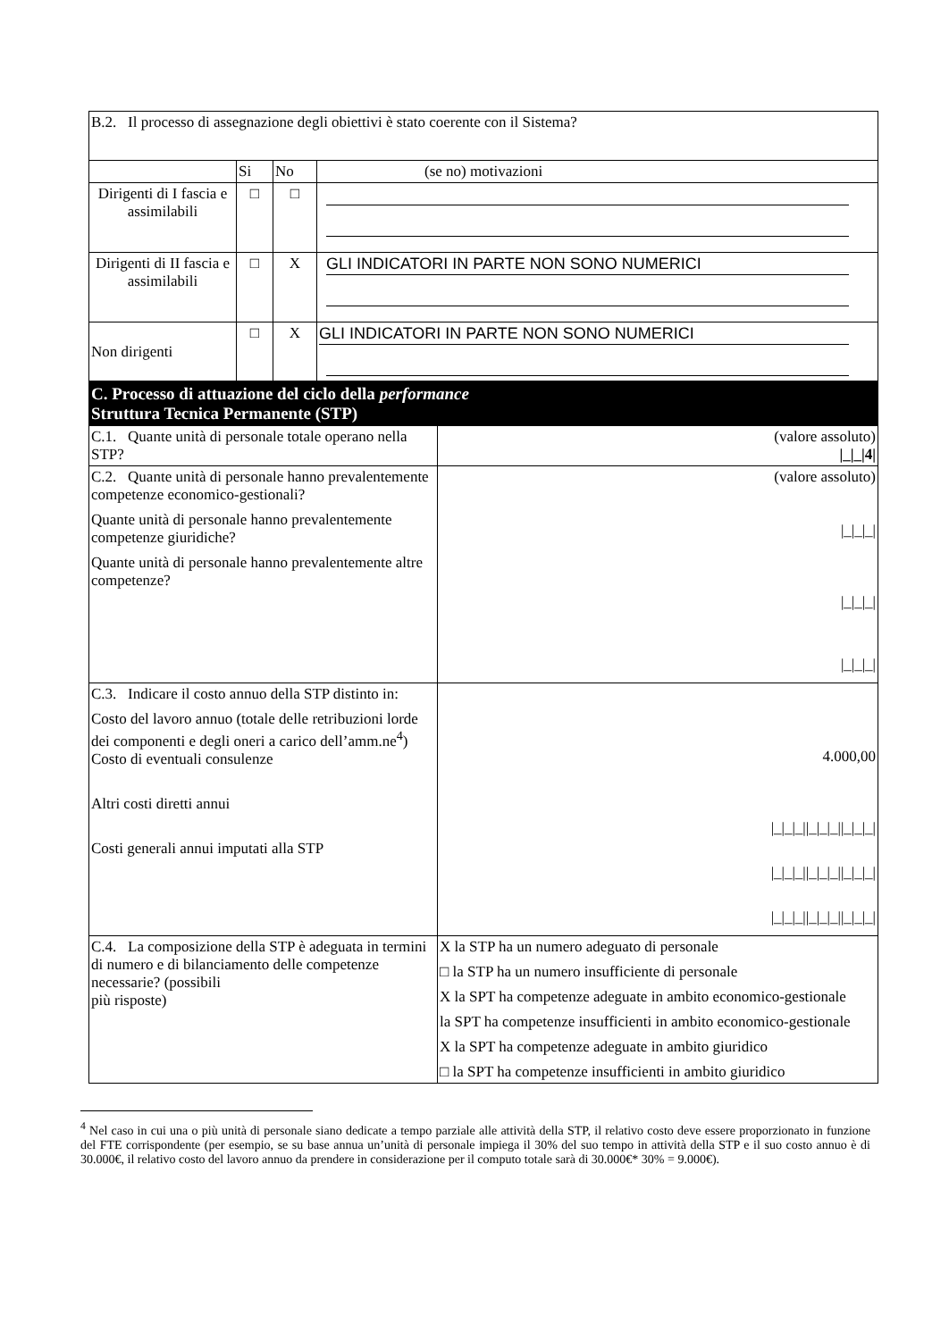| B.2. Il processo di assegnazione degli obiettivi è stato coerente con il Sistema? | | | |
| | Si | No | (se no) motivazioni |
| Dirigenti di I fascia e assimilabili | □ | □ | |
| Dirigenti di II fascia e assimilabili | □ | X | GLI INDICATORI IN PARTE NON SONO NUMERICI |
| Non dirigenti | □ | X | GLI INDICATORI IN PARTE NON SONO NUMERICI |
| C. Processo di attuazione del ciclo della performance Struttura Tecnica Permanente (STP) | |
| C.1. Quante unità di personale totale operano nella STP? | (valore assoluto) /_/_/4/ |
| C.2. Quante unità di personale hanno prevalentemente competenze economico-gestionali? Quante unità di personale hanno prevalentemente competenze giuridiche? Quante unità di personale hanno prevalentemente altre competenze? | (valore assoluto) /_/_/_/ /_/_/_/ /_/_/_/ |
| C.3. Indicare il costo annuo della STP distinto in: Costo del lavoro annuo (totale delle retribuzioni lorde dei componenti e degli oneri a carico dell’amm.ne<sup>4</sup>) Costo di eventuali consulenze Altri costi diretti annui Costi generali annui imputati alla STP | 4.000,00 /_/_/_//_/_/_//_/_/_/ /_/_/_//_/_/_//_/_/_/ /_/_/_//_/_/_//_/_/_/ |
| C.4. La composizione della STP è adeguata in termini di numero e di bilanciamento delle competenze necessarie? (possibili più risposte) | X la STP ha un numero adeguato di personale □ la STP ha un numero insufficiente di personale X la SPT ha competenze adeguate in ambito economico-gestionale la SPT ha competenze insufficienti in ambito economico-gestionale X la SPT ha competenze adeguate in ambito giuridico □ la SPT ha competenze insufficienti in ambito giuridico |
<sup>4</sup> Nel caso in cui una o più unità di personale siano dedicate a tempo parziale alle attività della STP, il relativo costo deve essere proporzionato in funzione del FTE corrispondente (per esempio, se su base annua un’unità di personale impiega il 30% del suo tempo in attività della STP e il suo costo annuo è di 30.000€, il relativo costo del lavoro annuo da prendere in considerazione per il computo totale sarà di 30.000€* 30% = 9.000€).